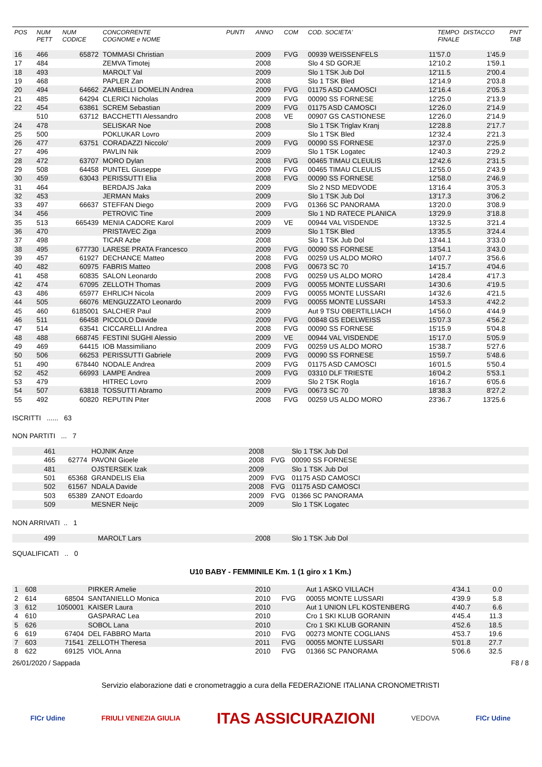| POS | NUM PETT | NUM CODICE | CONCORRENTE COGNOME e NOME | PUNTI | ANNO | COM | COD. SOCIETA' | TEMPO FINALE | DISTACCO | PNT TAB |
| --- | --- | --- | --- | --- | --- | --- | --- | --- | --- | --- |
| 16 | 466 | 65872 | TOMMASI Christian | | 2009 | FVG | 00939 WEISSENFELS | 11'57.0 | 1'45.9 | |
| 17 | 484 | | ZEMVA Timotej | | 2008 | | Slo 4 SD GORJE | 12'10.2 | 1'59.1 | |
| 18 | 493 | | MAROLT Val | | 2009 | | Slo 1 TSK Jub Dol | 12'11.5 | 2'00.4 | |
| 19 | 468 | | PAPLER Zan | | 2008 | | Slo 1 TSK Bled | 12'14.9 | 2'03.8 | |
| 20 | 494 | 64662 | ZAMBELLI DOMELIN Andrea | | 2009 | FVG | 01175 ASD CAMOSCI | 12'16.4 | 2'05.3 | |
| 21 | 485 | 64294 | CLERICI Nicholas | | 2009 | FVG | 00090 SS FORNESE | 12'25.0 | 2'13.9 | |
| 22 | 454 | 63861 | SCREM Sebastian | | 2009 | FVG | 01175 ASD CAMOSCI | 12'26.0 | 2'14.9 | |
| | 510 | 63712 | BACCHETTI Alessandro | | 2008 | VE | 00907 GS CASTIONESE | 12'26.0 | 2'14.9 | |
| 24 | 478 | | SELISKAR Noe | | 2008 | | Slo 1 TSK Triglav Kranj | 12'28.8 | 2'17.7 | |
| 25 | 500 | | POKLUKAR Lovro | | 2009 | | Slo 1 TSK Bled | 12'32.4 | 2'21.3 | |
| 26 | 477 | 63751 | CORADAZZI Niccolo' | | 2009 | FVG | 00090 SS FORNESE | 12'37.0 | 2'25.9 | |
| 27 | 496 | | PAVLIN Nik | | 2009 | | Slo 1 TSK Logatec | 12'40.3 | 2'29.2 | |
| 28 | 472 | 63707 | MORO Dylan | | 2008 | FVG | 00465 TIMAU CLEULIS | 12'42.6 | 2'31.5 | |
| 29 | 508 | 64458 | PUNTEL Giuseppe | | 2009 | FVG | 00465 TIMAU CLEULIS | 12'55.0 | 2'43.9 | |
| 30 | 459 | 63043 | PERISSUTTI Elia | | 2008 | FVG | 00090 SS FORNESE | 12'58.0 | 2'46.9 | |
| 31 | 464 | | BERDAJS Jaka | | 2009 | | Slo 2 NSD MEDVODE | 13'16.4 | 3'05.3 | |
| 32 | 453 | | JERMAN Maks | | 2009 | | Slo 1 TSK Jub Dol | 13'17.3 | 3'06.2 | |
| 33 | 497 | 66637 | STEFFAN Diego | | 2009 | FVG | 01366 SC PANORAMA | 13'20.0 | 3'08.9 | |
| 34 | 456 | | PETROVIC Tine | | 2009 | | Slo 1 ND RATECE PLANICA | 13'29.9 | 3'18.8 | |
| 35 | 513 | 665439 | MENIA CADORE Karol | | 2009 | VE | 00944 VAL VISDENDE | 13'32.5 | 3'21.4 | |
| 36 | 470 | | PRISTAVEC Ziga | | 2009 | | Slo 1 TSK Bled | 13'35.5 | 3'24.4 | |
| 37 | 498 | | TICAR Azbe | | 2008 | | Slo 1 TSK Jub Dol | 13'44.1 | 3'33.0 | |
| 38 | 495 | 677730 | LARESE PRATA Francesco | | 2009 | FVG | 00090 SS FORNESE | 13'54.1 | 3'43.0 | |
| 39 | 457 | 61927 | DECHANCE Matteo | | 2008 | FVG | 00259 US ALDO MORO | 14'07.7 | 3'56.6 | |
| 40 | 482 | 60975 | FABRIS Matteo | | 2008 | FVG | 00673 SC 70 | 14'15.7 | 4'04.6 | |
| 41 | 458 | 60835 | SALON Leonardo | | 2008 | FVG | 00259 US ALDO MORO | 14'28.4 | 4'17.3 | |
| 42 | 474 | 67095 | ZELLOTH Thomas | | 2009 | FVG | 00055 MONTE LUSSARI | 14'30.6 | 4'19.5 | |
| 43 | 486 | 65977 | EHRLICH Nicola | | 2009 | FVG | 00055 MONTE LUSSARI | 14'32.6 | 4'21.5 | |
| 44 | 505 | 66076 | MENGUZZATO Leonardo | | 2009 | FVG | 00055 MONTE LUSSARI | 14'53.3 | 4'42.2 | |
| 45 | 460 | 6185001 | SALCHER Paul | | 2009 | | Aut 9 TSU OBERTILLIACH | 14'56.0 | 4'44.9 | |
| 46 | 511 | 66458 | PICCOLO Davide | | 2009 | FVG | 00848 GS EDELWEISS | 15'07.3 | 4'56.2 | |
| 47 | 514 | 63541 | CICCARELLI Andrea | | 2008 | FVG | 00090 SS FORNESE | 15'15.9 | 5'04.8 | |
| 48 | 488 | 668745 | FESTINI SUGHI Alessio | | 2009 | VE | 00944 VAL VISDENDE | 15'17.0 | 5'05.9 | |
| 49 | 469 | 64415 | IOB Massimiliano | | 2009 | FVG | 00259 US ALDO MORO | 15'38.7 | 5'27.6 | |
| 50 | 506 | 66253 | PERISSUTTI Gabriele | | 2009 | FVG | 00090 SS FORNESE | 15'59.7 | 5'48.6 | |
| 51 | 490 | 678440 | NODALE Andrea | | 2009 | FVG | 01175 ASD CAMOSCI | 16'01.5 | 5'50.4 | |
| 52 | 452 | 66993 | LAMPE Andrea | | 2009 | FVG | 03310 DLF TRIESTE | 16'04.2 | 5'53.1 | |
| 53 | 479 | | HITREC Lovro | | 2009 | | Slo 2 TSK Rogla | 16'16.7 | 6'05.6 | |
| 54 | 507 | 63818 | TOSSUTTI Abramo | | 2009 | FVG | 00673 SC 70 | 18'38.3 | 8'27.2 | |
| 55 | 492 | 60820 | REPUTIN Piter | | 2008 | FVG | 00259 US ALDO MORO | 23'36.7 | 13'25.6 | |
ISCRITTI ...... 63
NON PARTITI ... 7
| | 461 | | HOJNIK Anze | 2008 | | Slo 1 TSK Jub Dol |
| | 465 | 62774 | PAVONI Gioele | 2008 | FVG | 00090 SS FORNESE |
| | 481 | | OJSTERSEK Izak | 2009 | | Slo 1 TSK Jub Dol |
| | 501 | 65368 | GRANDELIS Elia | 2009 | FVG | 01175 ASD CAMOSCI |
| | 502 | 61567 | NDALA Davide | 2008 | FVG | 01175 ASD CAMOSCI |
| | 503 | 65389 | ZANOT Edoardo | 2009 | FVG | 01366 SC PANORAMA |
| | 509 | | MESNER Neijc | 2009 | | Slo 1 TSK Logatec |
NON ARRIVATI .. 1
| | 499 | | MAROLT Lars | 2008 | | Slo 1 TSK Jub Dol |
SQUALIFICATI .. 0
U10 BABY - FEMMINILE Km. 1 (1 giro x 1 Km.)
| 1 | 608 | | PIRKER Amelie | | 2010 | | Aut 1 ASKO VILLACH | 4'34.1 | 0.0 | |
| 2 | 614 | 68504 | SANTANIELLO Monica | | 2010 | FVG | 00055 MONTE LUSSARI | 4'39.9 | 5.8 | |
| 3 | 612 | 1050001 | KAISER Laura | | 2010 | | Aut 1 UNION LFL KOSTENBERG | 4'40.7 | 6.6 | |
| 4 | 610 | | GASPARAC Lea | | 2010 | | Cro 1 SKI KLUB GORANIN | 4'45.4 | 11.3 | |
| 5 | 626 | | SOBOL Lana | | 2010 | | Cro 1 SKI KLUB GORANIN | 4'52.6 | 18.5 | |
| 6 | 619 | 67404 | DEL FABBRO Marta | | 2010 | FVG | 00273 MONTE COGLIANS | 4'53.7 | 19.6 | |
| 7 | 603 | 71541 | ZELLOTH Theresa | | 2011 | FVG | 00055 MONTE LUSSARI | 5'01.8 | 27.7 | |
| 8 | 622 | 69125 | VIOL Anna | | 2010 | FVG | 01366 SC PANORAMA | 5'06.6 | 32.5 | |
26/01/2020 / Sappada F8 / 8
Servizio elaborazione dati e cronometraggio a cura della FEDERAZIONE ITALIANA CRONOMETRISTI
FICr Udine FRIULI VENEZIA GIULIA ITAS ASSICURAZIONI VEDOVA FICr Udine